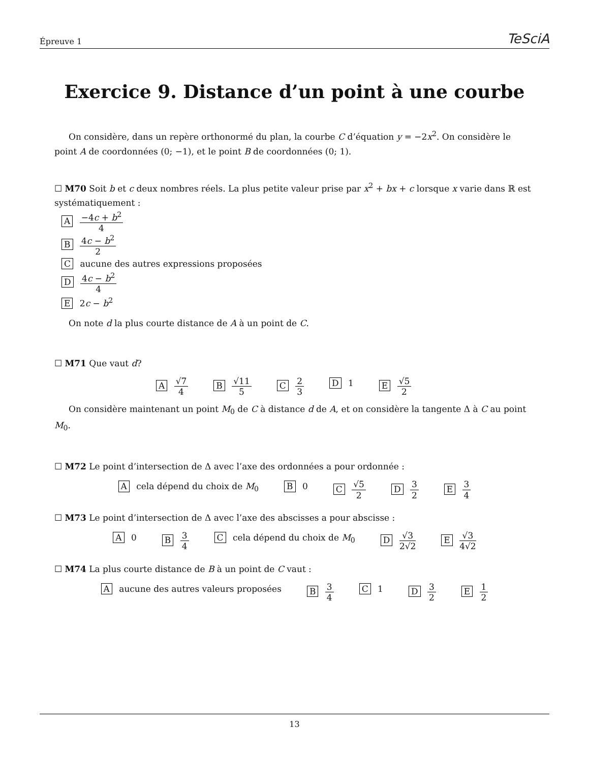Épreuve 1 TeSciA
Exercice 9. Distance d’un point à une courbe
On considère, dans un repère orthonormé du plan, la courbe C d’équation y = −2x<sup>2</sup>. On considère le point A de coordonnées (0; −1), et le point B de coordonnées (0; 1).
☐ M70 Soit b et c deux nombres réels. La plus petite valeur prise par x<sup>2</sup> + bx + c lorsque x varie dans ℝ est systématiquement :
A −4c + b<sup>2</sup> 4
B 4c − b<sup>2</sup> 2
C aucune des autres expressions proposées
D 4c − b<sup>2</sup> 4
E 2c − b<sup>2</sup>
On note d la plus courte distance de A à un point de C.
☐ M71 Que vaut d?
A √7 4 B √11 5 C 2 3 D 1 E √5 2
On considère maintenant un point M<sub>0</sub> de C à distance d de A, et on considère la tangente Δ à C au point M<sub>0</sub>.
☐ M72 Le point d’intersection de Δ avec l’axe des ordonnées a pour ordonnée :
A cela dépend du choix de M<sub>0</sub> B 0 C √5 2 D 3 2 E 3 4
☐ M73 Le point d’intersection de Δ avec l’axe des abscisses a pour abscisse :
A 0 B 3 4 C cela dépend du choix de M<sub>0</sub> D √3 2√2 E √3 4√2
☐ M74 La plus courte distance de B à un point de C vaut :
A aucune des autres valeurs proposées B 3 4 C 1 D 3 2 E 1 2
13